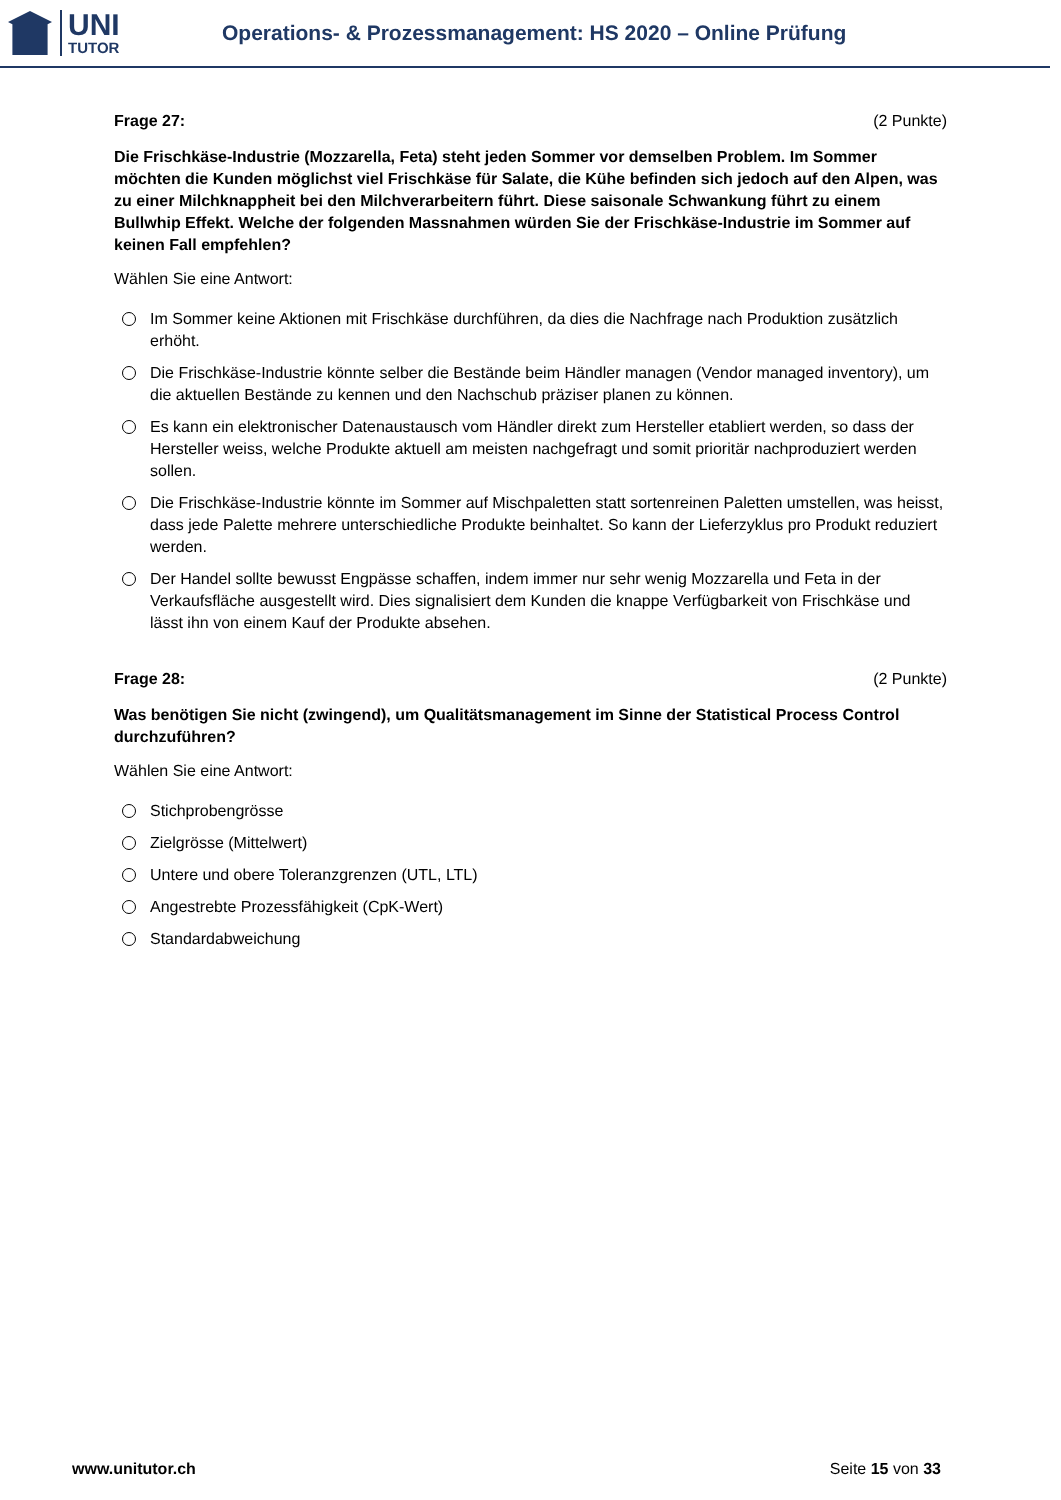UNI
TUTOR
Operations- & Prozessmanagement: HS 2020 – Online Prüfung
Frage 27: (2 Punkte)
Die Frischkäse-Industrie (Mozzarella, Feta) steht jeden Sommer vor demselben Problem. Im Sommer möchten die Kunden möglichst viel Frischkäse für Salate, die Kühe befinden sich jedoch auf den Alpen, was zu einer Milchknappheit bei den Milchverarbeitern führt. Diese saisonale Schwankung führt zu einem Bullwhip Effekt. Welche der folgenden Massnahmen würden Sie der Frischkäse-Industrie im Sommer auf keinen Fall empfehlen?
Wählen Sie eine Antwort:
Im Sommer keine Aktionen mit Frischkäse durchführen, da dies die Nachfrage nach Produktion zusätzlich erhöht.
Die Frischkäse-Industrie könnte selber die Bestände beim Händler managen (Vendor managed inventory), um die aktuellen Bestände zu kennen und den Nachschub präziser planen zu können.
Es kann ein elektronischer Datenaustausch vom Händler direkt zum Hersteller etabliert werden, so dass der Hersteller weiss, welche Produkte aktuell am meisten nachgefragt und somit prioritär nachproduziert werden sollen.
Die Frischkäse-Industrie könnte im Sommer auf Mischpaletten statt sortenreinen Paletten umstellen, was heisst, dass jede Palette mehrere unterschiedliche Produkte beinhaltet. So kann der Lieferzyklus pro Produkt reduziert werden.
Der Handel sollte bewusst Engpässe schaffen, indem immer nur sehr wenig Mozzarella und Feta in der Verkaufsfläche ausgestellt wird. Dies signalisiert dem Kunden die knappe Verfügbarkeit von Frischkäse und lässt ihn von einem Kauf der Produkte absehen.
Frage 28: (2 Punkte)
Was benötigen Sie nicht (zwingend), um Qualitätsmanagement im Sinne der Statistical Process Control durchzuführen?
Wählen Sie eine Antwort:
Stichprobengrösse
Zielgrösse (Mittelwert)
Untere und obere Toleranzgrenzen (UTL, LTL)
Angestrebte Prozessfähigkeit (CpK-Wert)
Standardabweichung
www.unitutor.ch Seite 15 von 33